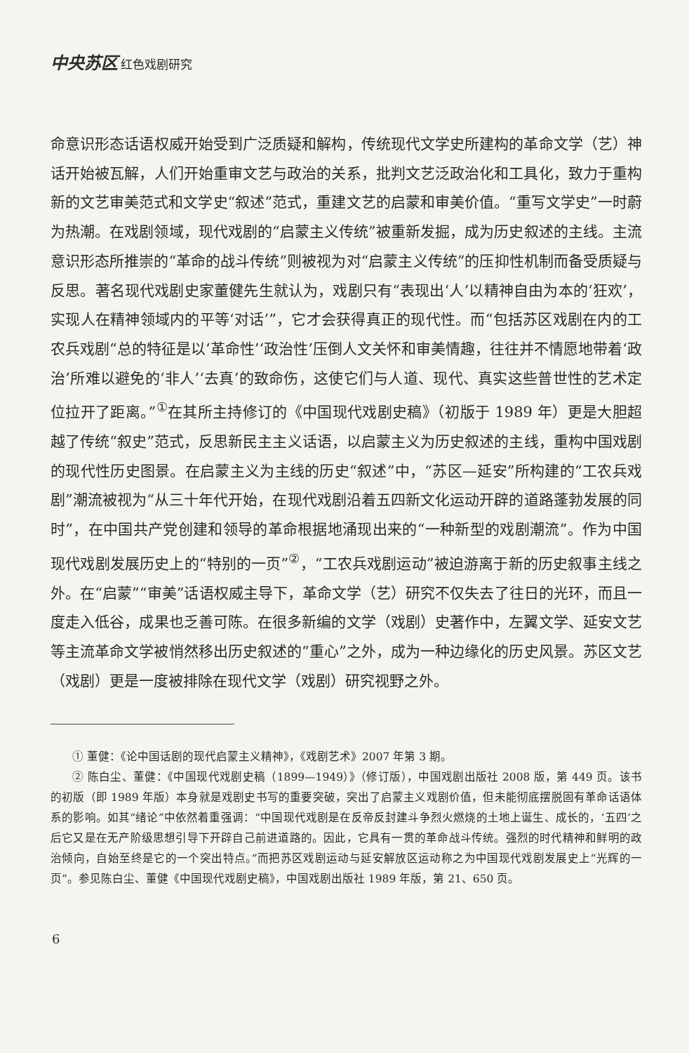中央苏区 红色戏剧研究
命意识形态话语权威开始受到广泛质疑和解构，传统现代文学史所建构的革命文学（艺）神话开始被瓦解，人们开始重审文艺与政治的关系，批判文艺泛政治化和工具化，致力于重构新的文艺审美范式和文学史“叙述”范式，重建文艺的启蒙和审美价值。“重写文学史”一时蔚为热潮。在戏剧领域，现代戏剧的“启蒙主义传统”被重新发掘，成为历史叙述的主线。主流意识形态所推崇的“革命的战斗传统”则被视为对“启蒙主义传统”的压抑性机制而备受质疑与反思。著名现代戏剧史家董健先生就认为，戏剧只有“表现出‘人’以精神自由为本的‘狂欢’，实现人在精神领域内的平等‘对话’”，它才会获得真正的现代性。而“包括苏区戏剧在内的工农兵戏剧“总的特征是以‘革命性’‘政治性’压倒人文关怀和审美情趣，往往并不情愿地带着‘政治’所难以避免的‘非人’‘去真’的致命伤，这使它们与人道、现代、真实这些普世性的艺术定位拉开了距离。”<sup>①</sup>在其所主持修订的《中国现代戏剧史稿》（初版于 1989 年）更是大胆超越了传统“叙史”范式，反思新民主主义话语，以启蒙主义为历史叙述的主线，重构中国戏剧的现代性历史图景。在启蒙主义为主线的历史“叙述”中，“苏区—延安”所构建的“工农兵戏剧”潮流被视为“从三十年代开始，在现代戏剧沿着五四新文化运动开辟的道路蓬勃发展的同时”，在中国共产党创建和领导的革命根据地涌现出来的“一种新型的戏剧潮流”。作为中国现代戏剧发展历史上的“特别的一页”<sup>②</sup>，“工农兵戏剧运动”被迫游离于新的历史叙事主线之外。在“启蒙”“审美”话语权威主导下，革命文学（艺）研究不仅失去了往日的光环，而且一度走入低谷，成果也乏善可陈。在很多新编的文学（戏剧）史著作中，左翼文学、延安文艺等主流革命文学被悄然移出历史叙述的“重心”之外，成为一种边缘化的历史风景。苏区文艺（戏剧）更是一度被排除在现代文学（戏剧）研究视野之外。
① 董健：《论中国话剧的现代启蒙主义精神》，《戏剧艺术》2007 年第 3 期。
② 陈白尘、董健：《中国现代戏剧史稿（1899—1949）》（修订版），中国戏剧出版社 2008 版，第 449 页。该书的初版（即 1989 年版）本身就是戏剧史书写的重要突破，突出了启蒙主义戏剧价值，但未能彻底摆脱固有革命话语体系的影响。如其“绪论”中依然着重强调：“中国现代戏剧是在反帝反封建斗争烈火燃烧的土地上诞生、成长的，‘五四’之后它又是在无产阶级思想引导下开辟自己前进道路的。因此，它具有一贯的革命战斗传统。强烈的时代精神和鲜明的政治倾向，自始至终是它的一个突出特点。”而把苏区戏剧运动与延安解放区运动称之为中国现代戏剧发展史上“光辉的一页”。参见陈白尘、董健《中国现代戏剧史稿》，中国戏剧出版社 1989 年版，第 21、650 页。
6